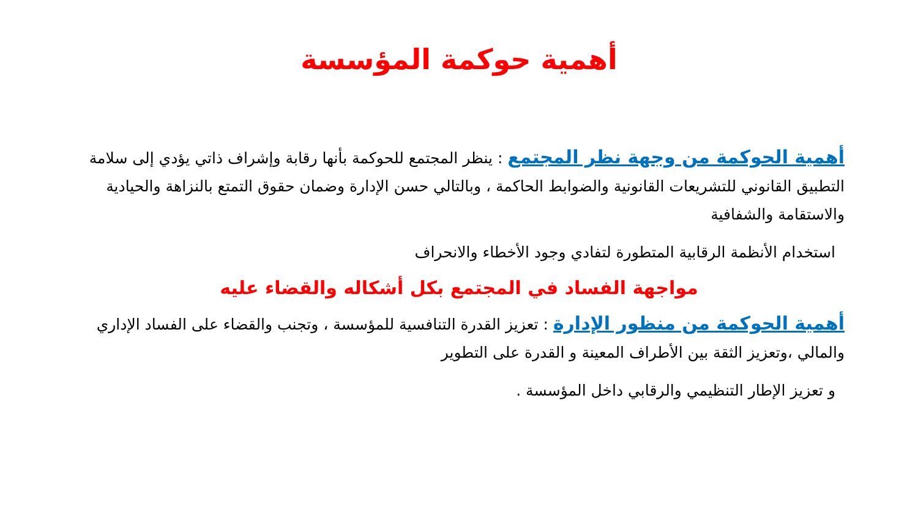أهمية حوكمة المؤسسة
أهمية الحوكمة من وجهة نظر المجتمع : ينظر المجتمع للحوكمة بأنها رقابة وإشراف ذاتي يؤدي إلى سلامة التطبيق القانوني للتشريعات القانونية والضوابط الحاكمة ، وبالتالي حسن الإدارة وضمان حقوق التمتع بالنزاهة والحيادية والاستقامة والشفافية
استخدام الأنظمة الرقابية المتطورة لتفادي وجود الأخطاء والانحراف
مواجهة الفساد في المجتمع بكل أشكاله والقضاء عليه
أهمية الحوكمة من منظور الإدارة : تعزيز القدرة التنافسية للمؤسسة ، وتجنب والقضاء على الفساد الإداري والمالي ،وتعزيز الثقة بين الأطراف المعينة و القدرة على التطوير
و تعزيز الإطار التنظيمي والرقابي داخل المؤسسة .